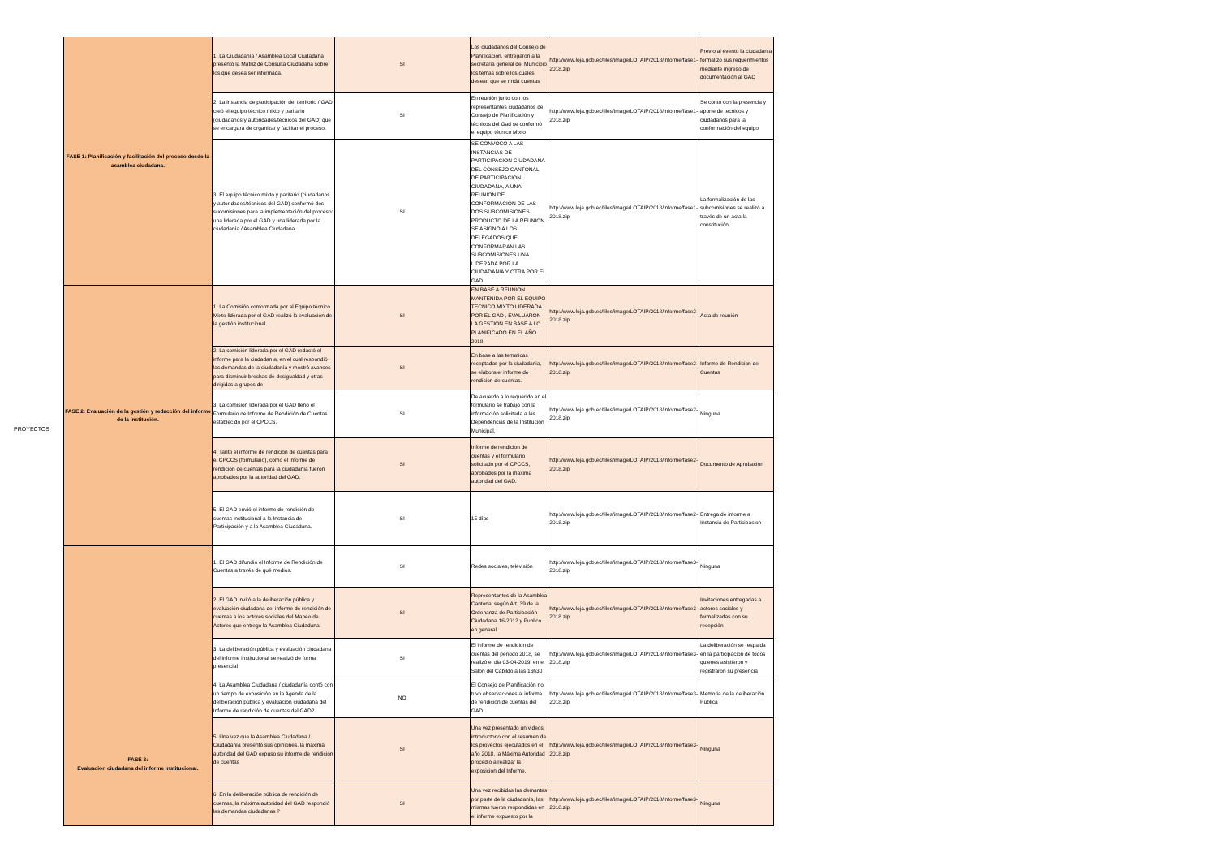PROYECTOS
| FASE 1: Planificación y facilitación del proceso desde la asamblea ciudadana. | 1. La Ciudadanía / Asamblea Local Ciudadana presentó la Matriz de Consulta Ciudadana sobre los que desea ser informada. | SI | Los ciudadanos del Consejo de Planificación, entregaron a la secretaria general del Municipio los temas sobre los cuales desean que se rinda cuentas | http://www.loja.gob.ec/files/image/LOTAIP/2018/informe/fase1-2018.zip | Previo al evento la ciudadania formalizo sus requerimientos mediante ingreso de documentación al GAD |
| | 2. La instancia de participación del territorio / GAD creó el equipo técnico mixto y paritario (ciudadanos y autoridades/técnicos del GAD) que se encargará de organizar y facilitar el proceso. | SI | En reunión junto con los representantes ciudadanos de Consejo de Planificación y técnicos del Gad se conformó el equipo técnico Mixto | http://www.loja.gob.ec/files/image/LOTAIP/2018/informe/fase1-2018.zip | Se contó con la presencia y aporte de tecnicos y ciudadanos para la conformación del equipo |
| | 3. El equipo técnico mixto y paritario (ciudadanos y autoridades/técnicos del GAD) conformó dos sucomisiones para la implementación del proceso: una liderada por el GAD y una liderada por la ciudadanía / Asamblea Ciudadana. | SI | SE CONVOCO A LAS INSTANCIAS DE PARTICIPACION CIUDADANA DEL CONSEJO CANTONAL DE PARTICIPACION CIUDADANA, A UNA REUNIÓN DE CONFORMACIÓN DE LAS DOS SUBCOMISIONES PRODUCTO DE LA REUNION SE ASIGNO A LOS DELEGADOS QUE CONFORMARAN LAS SUBCOMISIONES UNA LIDERADA POR LA CIUDADANIA Y OTRA POR EL GAD | http://www.loja.gob.ec/files/image/LOTAIP/2018/informe/fase1-2018.zip | La formalización de las subcomisiones se realizó a través de un acta la constitución |
| FASE 2: Evaluación de la gestión y redacción del informe de la institución. | 1. La Comisión conformada por el Equipo técnico Mixto liderada por el GAD realizó la evaluación de la gestión institucional. | SI | EN BASE A REUNION MANTENIDA POR EL EQUIPO TECNICO MIXTO LIDERADA POR EL GAD , EVALUARON LA GESTIÓN EN BASE A LO PLANIFICADO EN EL AÑO 2018 | http://www.loja.gob.ec/files/image/LOTAIP/2018/informe/fase2-2018.zip | Acta de reunión |
| | 2. La comisión liderada por el GAD redactó el informe para la ciudadanía, en el cual respondió las demandas de la ciudadanía y mostró avances para disminuir brechas de desigualdad y otras dirigidas a grupos de | SI | En base a las tematicas receptadas por la ciudadania, se elabora el informe de rendicion de cuentas. | http://www.loja.gob.ec/files/image/LOTAIP/2018/informe/fase2-2018.zip | Informe de Rendicion de Cuentas |
| | 3. La comisión liderada por el GAD llenó el Formulario de Informe de Rendición de Cuentas establecido por el CPCCS. | SI | De acuerdo a lo requerido en el formulario se trabajó con la información solicitada a las Dependencias de la Institución Municipal. | http://www.loja.gob.ec/files/image/LOTAIP/2018/informe/fase2-2018.zip | Ninguna |
| | 4. Tanto el informe de rendición de cuentas para el CPCCS (formulario), como el informe de rendición de cuentas para la ciudadanía fueron aprobados por la autoridad del GAD. | SI | Informe de rendicion de cuentas y el formulario solicitado por el CPCCS, aprobados por la maxima autoridad del GAD. | http://www.loja.gob.ec/files/image/LOTAIP/2018/informe/fase2-2018.zip | Documento de Aprobacion |
| | 5. El GAD envió el informe de rendición de cuentas institucional a la Instancia de Participación y a la Asamblea Ciudadana. | SI | 15 días | http://www.loja.gob.ec/files/image/LOTAIP/2018/informe/fase2-2018.zip | Entrega de informe a Instancia de Participacion |
| FASE 3: Evaluación ciudadana del informe institucional. | 1. El GAD difundió el Informe de Rendición de Cuentas a través de qué medios. | SI | Redes sociales, televisión | http://www.loja.gob.ec/files/image/LOTAIP/2018/informe/fase3-2018.zip | Ninguna |
| | 2. El GAD invitó a la deliberación pública y evaluación ciudadana del informe de rendición de cuentas a los actores sociales del Mapeo de Actores que entregó la Asamblea Ciudadana. | SI | Representantes de la Asamblea Cantonal según Art. 39 de la Ordenanza de Participación Ciudadana 16-2012 y Publico en general. | http://www.loja.gob.ec/files/image/LOTAIP/2018/informe/fase3-2018.zip | Invitaciones entregadas a actores sociales y formalizadas con su recepción |
| | 3. La deliberación pública y evaluación ciudadana del informe institucional se realizó de forma presencial | SI | El informe de rendicion de cuentas del periodo 2018, se realizó el dia 03-04-2019, en el Salón del Cabildo a las 16h30 | http://www.loja.gob.ec/files/image/LOTAIP/2018/informe/fase3-2018.zip | La deliberación se respalda en la participacion de todos quienes asistieron y registraron su presencia |
| | 4. La Asamblea Ciudadana / ciudadanía contó con un tiempo de exposición en la Agenda de la deliberación pública y evaluación ciudadana del Informe de rendición de cuentas del GAD? | NO | El Consejo de Planificación no tuvo observaciones al informe de rendición de cuentas del GAD | http://www.loja.gob.ec/files/image/LOTAIP/2018/informe/fase3-2018.zip | Memoria de la deliberación Pública |
| | 5. Una vez que la Asamblea Ciudadana / Ciudadanía presentó sus opiniones, la máxima autoridad del GAD expuso su informe de rendición de cuentas | SI | Una vez presentado un videos introductorio con el resumen de los proyectos ejecutados en el año 2018, la Máxima Autoridad procedió a realizar la exposición del Informe. | http://www.loja.gob.ec/files/image/LOTAIP/2018/informe/fase3-2018.zip | Ninguna |
| | 6. En la deliberación pública de rendición de cuentas, la máxima autoridad del GAD respondió las demandas ciudadanas ? | SI | Una vez recibidas las demantas por parte de la ciudadanía, las mismas fueron respondidas en el informe expuesto por la | http://www.loja.gob.ec/files/image/LOTAIP/2018/informe/fase3-2018.zip | Ninguna |